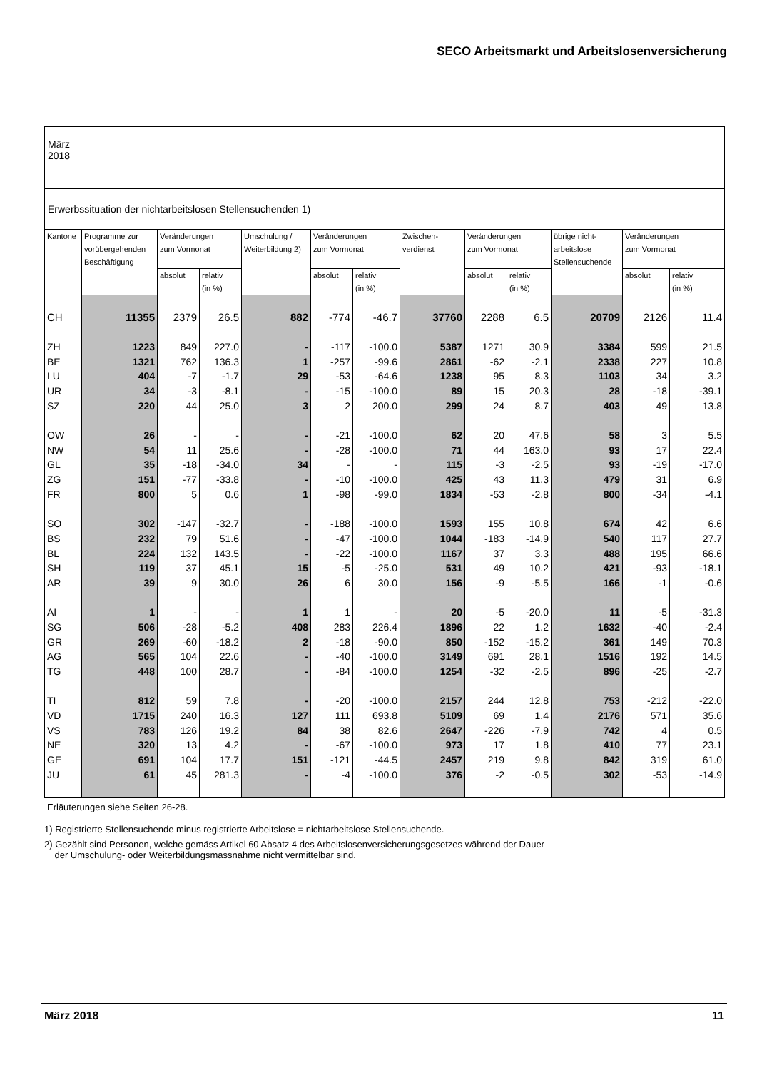SECO Arbeitsmarkt und Arbeitslosenversicherung
| März 2018 |
| Erwerbssituation der nichtarbeitslosen Stellensuchenden 1) |
| Kantone | Programme zur vorübergehenden Beschäftigung | Veränderungen zum Vormonat | | Umschulung / Weiterbildung 2) | Veränderungen zum Vormonat | | Zwischen- verdienst | Veränderungen zum Vormonat | | übrige nicht- arbeitslose Stellensuchende | Veränderungen zum Vormonat | |
| | | absolut | relativ (in %) | | absolut | relativ (in %) | | absolut | relativ (in %) | | absolut | relativ (in %) |
| CH | 11355 | 2379 | 26.5 | 882 | -774 | -46.7 | 37760 | 2288 | 6.5 | 20709 | 2126 | 11.4 |
| ZH | 1223 | 849 | 227.0 | - | -117 | -100.0 | 5387 | 1271 | 30.9 | 3384 | 599 | 21.5 |
| BE | 1321 | 762 | 136.3 | 1 | -257 | -99.6 | 2861 | -62 | -2.1 | 2338 | 227 | 10.8 |
| LU | 404 | -7 | -1.7 | 29 | -53 | -64.6 | 1238 | 95 | 8.3 | 1103 | 34 | 3.2 |
| UR | 34 | -3 | -8.1 | - | -15 | -100.0 | 89 | 15 | 20.3 | 28 | -18 | -39.1 |
| SZ | 220 | 44 | 25.0 | 3 | 2 | 200.0 | 299 | 24 | 8.7 | 403 | 49 | 13.8 |
| OW | 26 | - | - | - | -21 | -100.0 | 62 | 20 | 47.6 | 58 | 3 | 5.5 |
| NW | 54 | 11 | 25.6 | - | -28 | -100.0 | 71 | 44 | 163.0 | 93 | 17 | 22.4 |
| GL | 35 | -18 | -34.0 | 34 | - | - | 115 | -3 | -2.5 | 93 | -19 | -17.0 |
| ZG | 151 | -77 | -33.8 | - | -10 | -100.0 | 425 | 43 | 11.3 | 479 | 31 | 6.9 |
| FR | 800 | 5 | 0.6 | 1 | -98 | -99.0 | 1834 | -53 | -2.8 | 800 | -34 | -4.1 |
| SO | 302 | -147 | -32.7 | - | -188 | -100.0 | 1593 | 155 | 10.8 | 674 | 42 | 6.6 |
| BS | 232 | 79 | 51.6 | - | -47 | -100.0 | 1044 | -183 | -14.9 | 540 | 117 | 27.7 |
| BL | 224 | 132 | 143.5 | - | -22 | -100.0 | 1167 | 37 | 3.3 | 488 | 195 | 66.6 |
| SH | 119 | 37 | 45.1 | 15 | -5 | -25.0 | 531 | 49 | 10.2 | 421 | -93 | -18.1 |
| AR | 39 | 9 | 30.0 | 26 | 6 | 30.0 | 156 | -9 | -5.5 | 166 | -1 | -0.6 |
| AI | 1 | - | - | 1 | 1 | - | 20 | -5 | -20.0 | 11 | -5 | -31.3 |
| SG | 506 | -28 | -5.2 | 408 | 283 | 226.4 | 1896 | 22 | 1.2 | 1632 | -40 | -2.4 |
| GR | 269 | -60 | -18.2 | 2 | -18 | -90.0 | 850 | -152 | -15.2 | 361 | 149 | 70.3 |
| AG | 565 | 104 | 22.6 | - | -40 | -100.0 | 3149 | 691 | 28.1 | 1516 | 192 | 14.5 |
| TG | 448 | 100 | 28.7 | - | -84 | -100.0 | 1254 | -32 | -2.5 | 896 | -25 | -2.7 |
| TI | 812 | 59 | 7.8 | - | -20 | -100.0 | 2157 | 244 | 12.8 | 753 | -212 | -22.0 |
| VD | 1715 | 240 | 16.3 | 127 | 111 | 693.8 | 5109 | 69 | 1.4 | 2176 | 571 | 35.6 |
| VS | 783 | 126 | 19.2 | 84 | 38 | 82.6 | 2647 | -226 | -7.9 | 742 | 4 | 0.5 |
| NE | 320 | 13 | 4.2 | - | -67 | -100.0 | 973 | 17 | 1.8 | 410 | 77 | 23.1 |
| GE | 691 | 104 | 17.7 | 151 | -121 | -44.5 | 2457 | 219 | 9.8 | 842 | 319 | 61.0 |
| JU | 61 | 45 | 281.3 | - | -4 | -100.0 | 376 | -2 | -0.5 | 302 | -53 | -14.9 |
Erläuterungen siehe Seiten 26-28.
1) Registrierte Stellensuchende minus registrierte Arbeitslose = nichtarbeitslose Stellensuchende.
2) Gezählt sind Personen, welche gemäss Artikel 60 Absatz 4 des Arbeitslosenversicherungsgesetzes während der Dauer
der Umschulung- oder Weiterbildungsmassnahme nicht vermittelbar sind.
März 2018 11